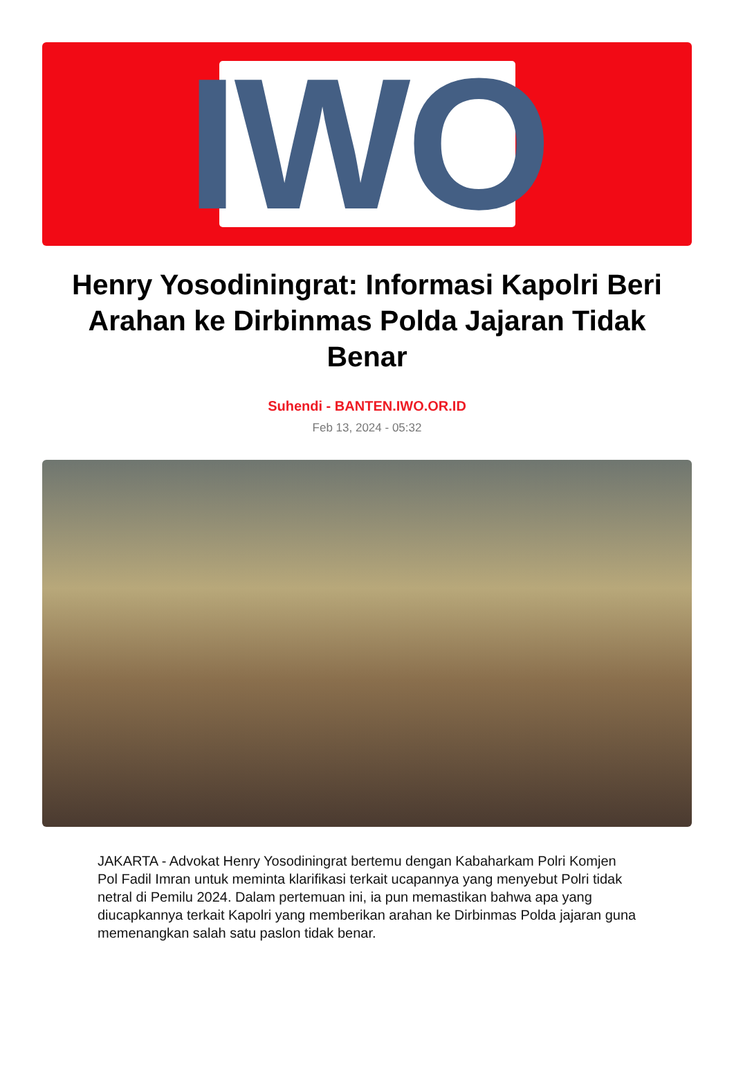IWO
Henry Yosodiningrat: Informasi Kapolri Beri Arahan ke Dirbinmas Polda Jajaran Tidak Benar
Suhendi - BANTEN.IWO.OR.ID
Feb 13, 2024 - 05:32
JAKARTA - Advokat Henry Yosodiningrat bertemu dengan Kabaharkam Polri Komjen Pol Fadil Imran untuk meminta klarifikasi terkait ucapannya yang menyebut Polri tidak netral di Pemilu 2024. Dalam pertemuan ini, ia pun memastikan bahwa apa yang diucapkannya terkait Kapolri yang memberikan arahan ke Dirbinmas Polda jajaran guna memenangkan salah satu paslon tidak benar.